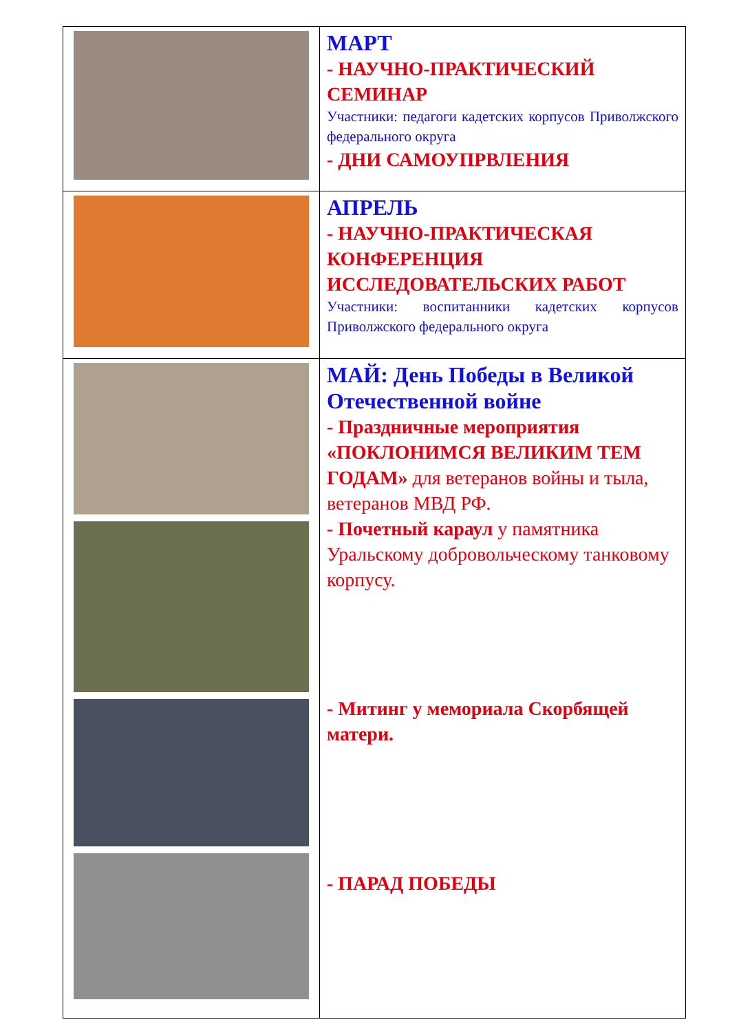| | МАРТ - НАУЧНО-ПРАКТИЧЕСКИЙ СЕМИНАР Участники: педагоги кадетских корпусов Приволжского федерального округа - ДНИ САМОУПРВЛЕНИЯ |
| | АПРЕЛЬ - НАУЧНО-ПРАКТИЧЕСКАЯ КОНФЕРЕНЦИЯ ИССЛЕДОВАТЕЛЬСКИХ РАБОТ Участники: воспитанники кадетских корпусов Приволжского федерального округа |
| | МАЙ: День Победы в Великой Отечественной войне - Праздничные мероприятия «ПОКЛОНИМСЯ ВЕЛИКИМ ТЕМ ГОДАМ» для ветеранов войны и тыла, ветеранов МВД РФ. - Почетный караул у памятника Уральскому добровольческому танковому корпусу. - Митинг у мемориала Скорбящей матери. - ПАРАД ПОБЕДЫ |